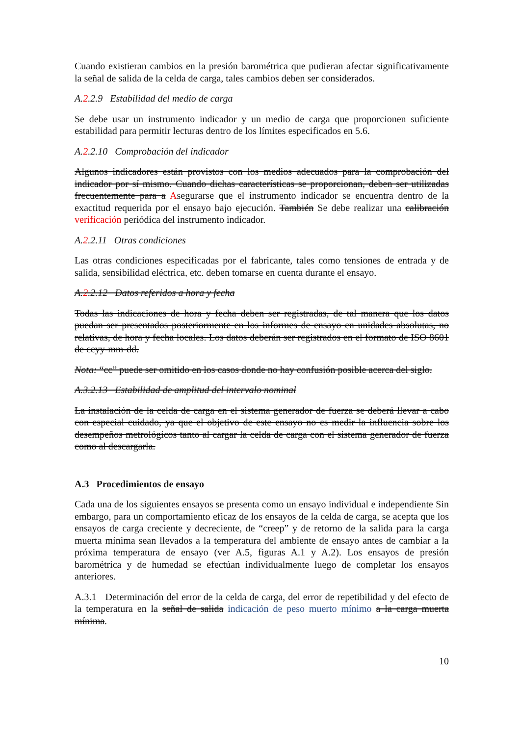Cuando existieran cambios en la presión barométrica que pudieran afectar significativamente la señal de salida de la celda de carga, tales cambios deben ser considerados.
A.2.2.9 Estabilidad del medio de carga
Se debe usar un instrumento indicador y un medio de carga que proporcionen suficiente estabilidad para permitir lecturas dentro de los límites especificados en 5.6.
A.2.2.10 Comprobación del indicador
Algunos indicadores están provistos con los medios adecuados para la comprobación del indicador por sí mismo. Cuando dichas características se proporcionan, deben ser utilizadas frecuentemente para a Asegurarse que el instrumento indicador se encuentra dentro de la exactitud requerida por el ensayo bajo ejecución. También Se debe realizar una calibración verificación periódica del instrumento indicador.
A.2.2.11 Otras condiciones
Las otras condiciones especificadas por el fabricante, tales como tensiones de entrada y de salida, sensibilidad eléctrica, etc. deben tomarse en cuenta durante el ensayo.
A.2.2.12 Datos referidos a hora y fecha
Todas las indicaciones de hora y fecha deben ser registradas, de tal manera que los datos puedan ser presentados posteriormente en los informes de ensayo en unidades absolutas, no relativas, de hora y fecha locales. Los datos deberán ser registrados en el formato de ISO 8601 de ccyy-mm-dd.
Nota: “cc” puede ser omitido en los casos donde no hay confusión posible acerca del siglo.
A.3.2.13 Estabilidad de amplitud del intervalo nominal
La instalación de la celda de carga en el sistema generador de fuerza se deberá llevar a cabo con especial cuidado, ya que el objetivo de este ensayo no es medir la influencia sobre los desempeños metrológicos tanto al cargar la celda de carga con el sistema generador de fuerza como al descargarla.
A.3 Procedimientos de ensayo
Cada una de los siguientes ensayos se presenta como un ensayo individual e independiente Sin embargo, para un comportamiento eficaz de los ensayos de la celda de carga, se acepta que los ensayos de carga creciente y decreciente, de “creep” y de retorno de la salida para la carga muerta mínima sean llevados a la temperatura del ambiente de ensayo antes de cambiar a la próxima temperatura de ensayo (ver A.5, figuras A.1 y A.2). Los ensayos de presión barométrica y de humedad se efectúan individualmente luego de completar los ensayos anteriores.
A.3.1 Determinación del error de la celda de carga, del error de repetibilidad y del efecto de la temperatura en la señal de salida indicación de peso muerto mínimo a la carga muerta mínima.
10